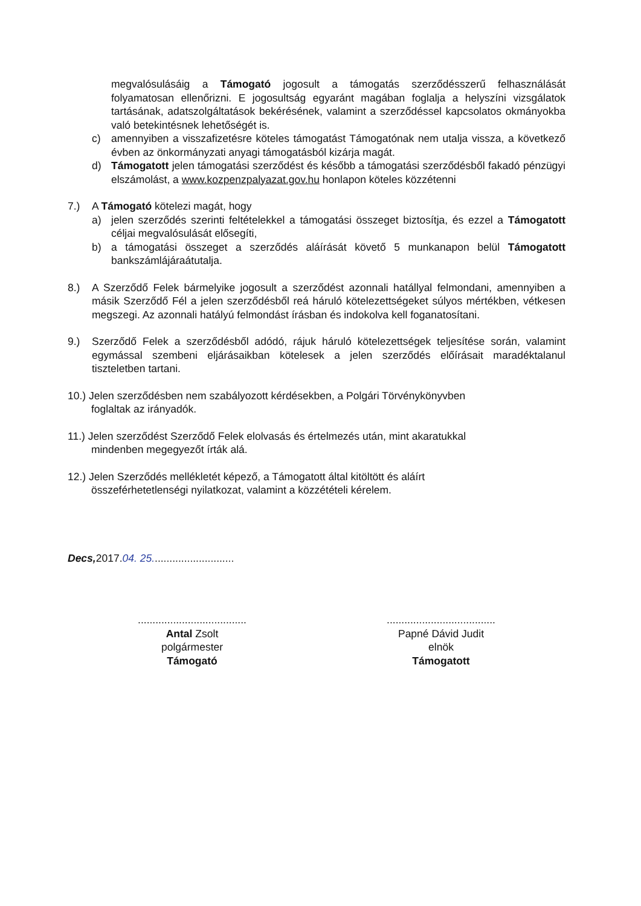megvalósulásáig a Támogató jogosult a támogatás szerződésszerű felhasználását folyamatosan ellenőrizni. E jogosultság egyaránt magában foglalja a helyszíni vizsgálatok tartásának, adatszolgáltatások bekérésének, valamint a szerződéssel kapcsolatos okmányokba való betekintésnek lehetőségét is.
c) amennyiben a visszafizetésre köteles támogatást Támogatónak nem utalja vissza, a következő évben az önkormányzati anyagi támogatásból kizárja magát.
d) Támogatott jelen támogatási szerződést és később a támogatási szerződésből fakadó pénzügyi elszámolást, a www.kozpenzpalyazat.gov.hu honlapon köteles közzétenni
7.) A Támogató kötelezi magát, hogy
a) jelen szerződés szerinti feltételekkel a támogatási összeget biztosítja, és ezzel a Támogatott céljai megvalósulását elősegíti,
b) a támogatási összeget a szerződés aláírását követő 5 munkanapon belül Támogatott bankszámlájáraátutalja.
8.) A Szerződő Felek bármelyike jogosult a szerződést azonnali hatállyal felmondani, amennyiben a másik Szerződő Fél a jelen szerződésből reá háruló kötelezettségeket súlyos mértékben, vétkesen megszegi. Az azonnali hatályú felmondást írásban és indokolva kell foganatosítani.
9.) Szerződő Felek a szerződésből adódó, rájuk háruló kötelezettségek teljesítése során, valamint egymással szembeni eljárásaikban kötelesek a jelen szerződés előírásait maradéktalanul tiszteletben tartani.
10.) Jelen szerződésben nem szabályozott kérdésekben, a Polgári Törvénykönyvben
foglaltak az irányadók.
11.) Jelen szerződést Szerződő Felek elolvasás és értelmezés után, mint akaratukkal
mindenben megegyezőt írták alá.
12.) Jelen Szerződés mellékletét képező, a Támogatott által kitöltött és aláírt
összeférhetetlenségi nyilatkozat, valamint a közzétételi kérelem.
Decs, 2017.04. 25............................
.....................................
Antal Zsolt
polgármester
Támogató
.....................................
Papné Dávid Judit
elnök
Támogatott